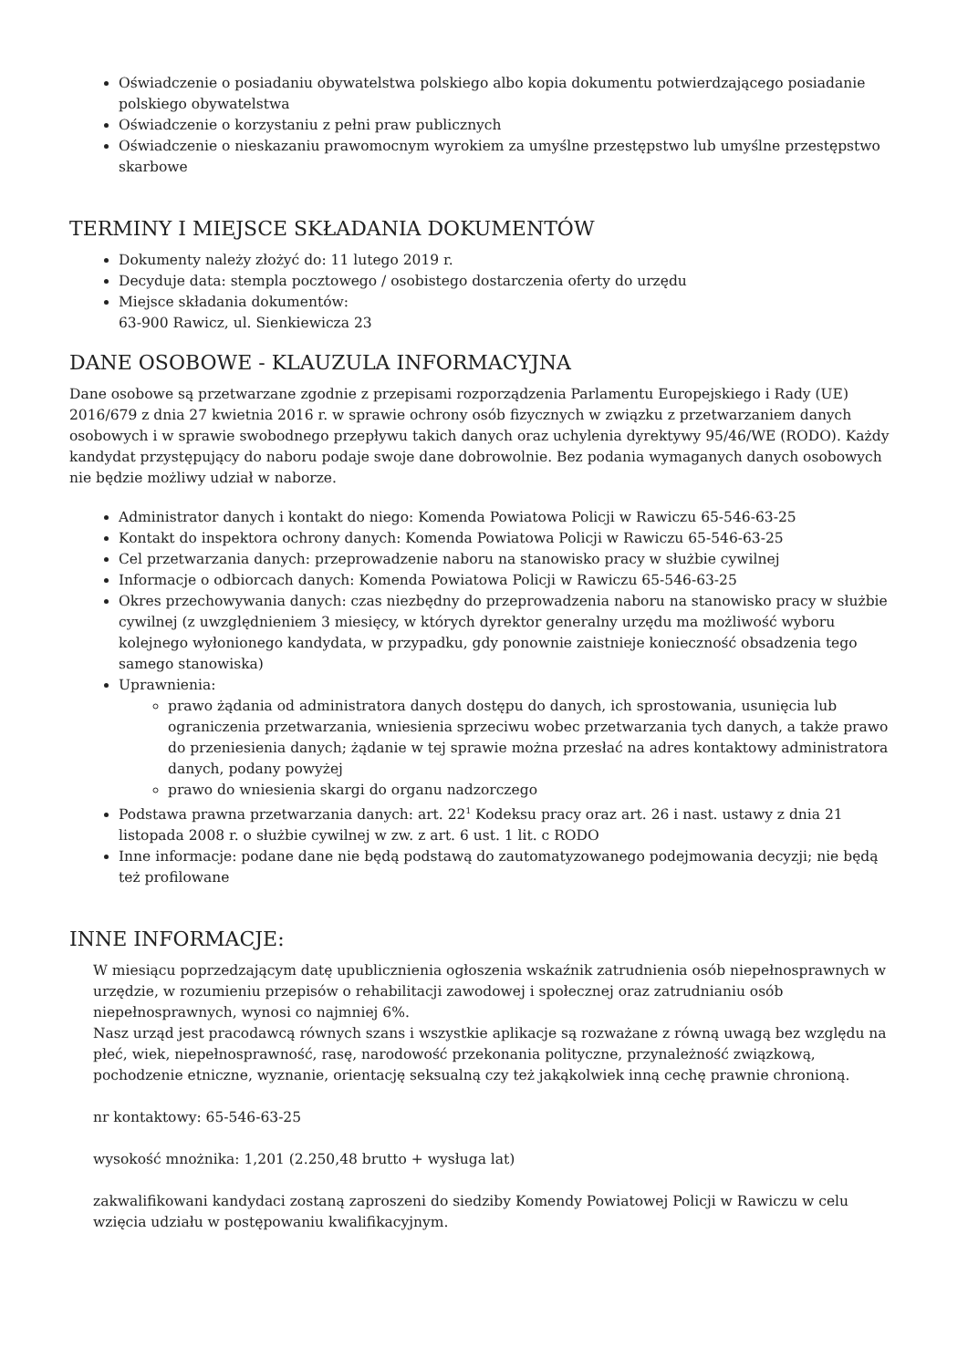Oświadczenie o posiadaniu obywatelstwa polskiego albo kopia dokumentu potwierdzającego posiadanie polskiego obywatelstwa
Oświadczenie o korzystaniu z pełni praw publicznych
Oświadczenie o nieskazaniu prawomocnym wyrokiem za umyślne przestępstwo lub umyślne przestępstwo skarbowe
TERMINY I MIEJSCE SKŁADANIA DOKUMENTÓW
Dokumenty należy złożyć do: 11 lutego 2019 r.
Decyduje data: stempla pocztowego / osobistego dostarczenia oferty do urzędu
Miejsce składania dokumentów:
63-900 Rawicz, ul. Sienkiewicza 23
DANE OSOBOWE - KLAUZULA INFORMACYJNA
Dane osobowe są przetwarzane zgodnie z przepisami rozporządzenia Parlamentu Europejskiego i Rady (UE) 2016/679 z dnia 27 kwietnia 2016 r. w sprawie ochrony osób fizycznych w związku z przetwarzaniem danych osobowych i w sprawie swobodnego przepływu takich danych oraz uchylenia dyrektywy 95/46/WE (RODO). Każdy kandydat przystępujący do naboru podaje swoje dane dobrowolnie. Bez podania wymaganych danych osobowych nie będzie możliwy udział w naborze.
Administrator danych i kontakt do niego: Komenda Powiatowa Policji w Rawiczu 65-546-63-25
Kontakt do inspektora ochrony danych: Komenda Powiatowa Policji w Rawiczu 65-546-63-25
Cel przetwarzania danych: przeprowadzenie naboru na stanowisko pracy w służbie cywilnej
Informacje o odbiorcach danych: Komenda Powiatowa Policji w Rawiczu 65-546-63-25
Okres przechowywania danych: czas niezbędny do przeprowadzenia naboru na stanowisko pracy w służbie cywilnej (z uwzględnieniem 3 miesięcy, w których dyrektor generalny urzędu ma możliwość wyboru kolejnego wyłonionego kandydata, w przypadku, gdy ponownie zaistnieje konieczność obsadzenia tego samego stanowiska)
Uprawnienia:
prawo żądania od administratora danych dostępu do danych, ich sprostowania, usunięcia lub ograniczenia przetwarzania, wniesienia sprzeciwu wobec przetwarzania tych danych, a także prawo do przeniesienia danych; żądanie w tej sprawie można przesłać na adres kontaktowy administratora danych, podany powyżej
prawo do wniesienia skargi do organu nadzorczego
Podstawa prawna przetwarzania danych: art. 22<sup>1</sup> Kodeksu pracy oraz art. 26 i nast. ustawy z dnia 21 listopada 2008 r. o służbie cywilnej w zw. z art. 6 ust. 1 lit. c RODO
Inne informacje: podane dane nie będą podstawą do zautomatyzowanego podejmowania decyzji; nie będą też profilowane
INNE INFORMACJE:
W miesiącu poprzedzającym datę upublicznienia ogłoszenia wskaźnik zatrudnienia osób niepełnosprawnych w urzędzie, w rozumieniu przepisów o rehabilitacji zawodowej i społecznej oraz zatrudnianiu osób niepełnosprawnych, wynosi co najmniej 6%.
Nasz urząd jest pracodawcą równych szans i wszystkie aplikacje są rozważane z równą uwagą bez względu na płeć, wiek, niepełnosprawność, rasę, narodowość przekonania polityczne, przynależność związkową, pochodzenie etniczne, wyznanie, orientację seksualną czy też jakąkolwiek inną cechę prawnie chronioną.
nr kontaktowy: 65-546-63-25
wysokość mnożnika: 1,201 (2.250,48 brutto + wysługa lat)
zakwalifikowani kandydaci zostaną zaproszeni do siedziby Komendy Powiatowej Policji w Rawiczu w celu wzięcia udziału w postępowaniu kwalifikacyjnym.